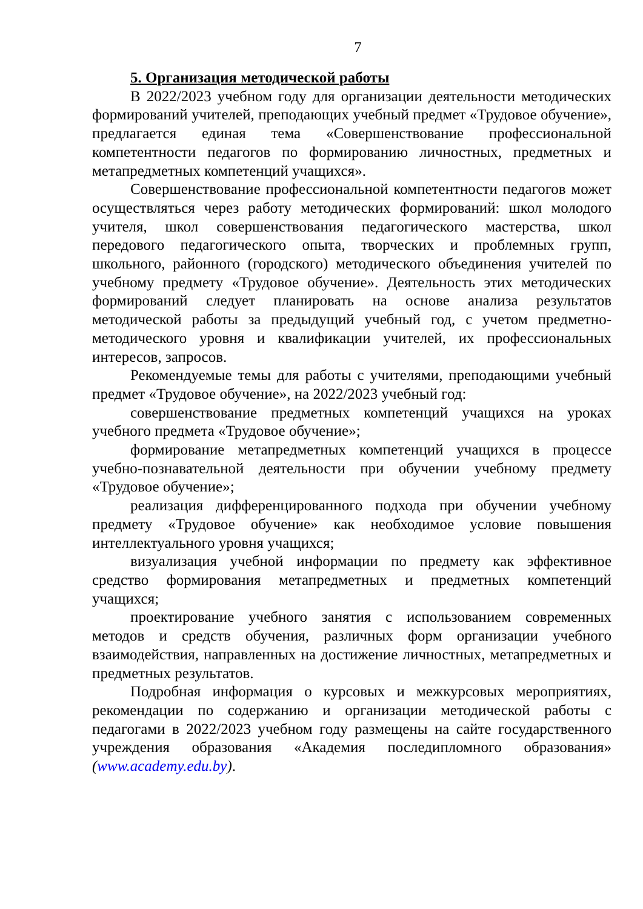7
5. Организация методической работы
В 2022/2023 учебном году для организации деятельности методических формирований учителей, преподающих учебный предмет «Трудовое обучение», предлагается единая тема «Совершенствование профессиональной компетентности педагогов по формированию личностных, предметных и метапредметных компетенций учащихся».
Совершенствование профессиональной компетентности педагогов может осуществляться через работу методических формирований: школ молодого учителя, школ совершенствования педагогического мастерства, школ передового педагогического опыта, творческих и проблемных групп, школьного, районного (городского) методического объединения учителей по учебному предмету «Трудовое обучение». Деятельность этих методических формирований следует планировать на основе анализа результатов методической работы за предыдущий учебный год, с учетом предметно-методического уровня и квалификации учителей, их профессиональных интересов, запросов.
Рекомендуемые темы для работы с учителями, преподающими учебный предмет «Трудовое обучение», на 2022/2023 учебный год:
совершенствование предметных компетенций учащихся на уроках учебного предмета «Трудовое обучение»;
формирование метапредметных компетенций учащихся в процессе учебно-познавательной деятельности при обучении учебному предмету «Трудовое обучение»;
реализация дифференцированного подхода при обучении учебному предмету «Трудовое обучение» как необходимое условие повышения интеллектуального уровня учащихся;
визуализация учебной информации по предмету как эффективное средство формирования метапредметных и предметных компетенций учащихся;
проектирование учебного занятия с использованием современных методов и средств обучения, различных форм организации учебного взаимодействия, направленных на достижение личностных, метапредметных и предметных результатов.
Подробная информация о курсовых и межкурсовых мероприятиях, рекомендации по содержанию и организации методической работы с педагогами в 2022/2023 учебном году размещены на сайте государственного учреждения образования «Академия последипломного образования» (www.academy.edu.by).